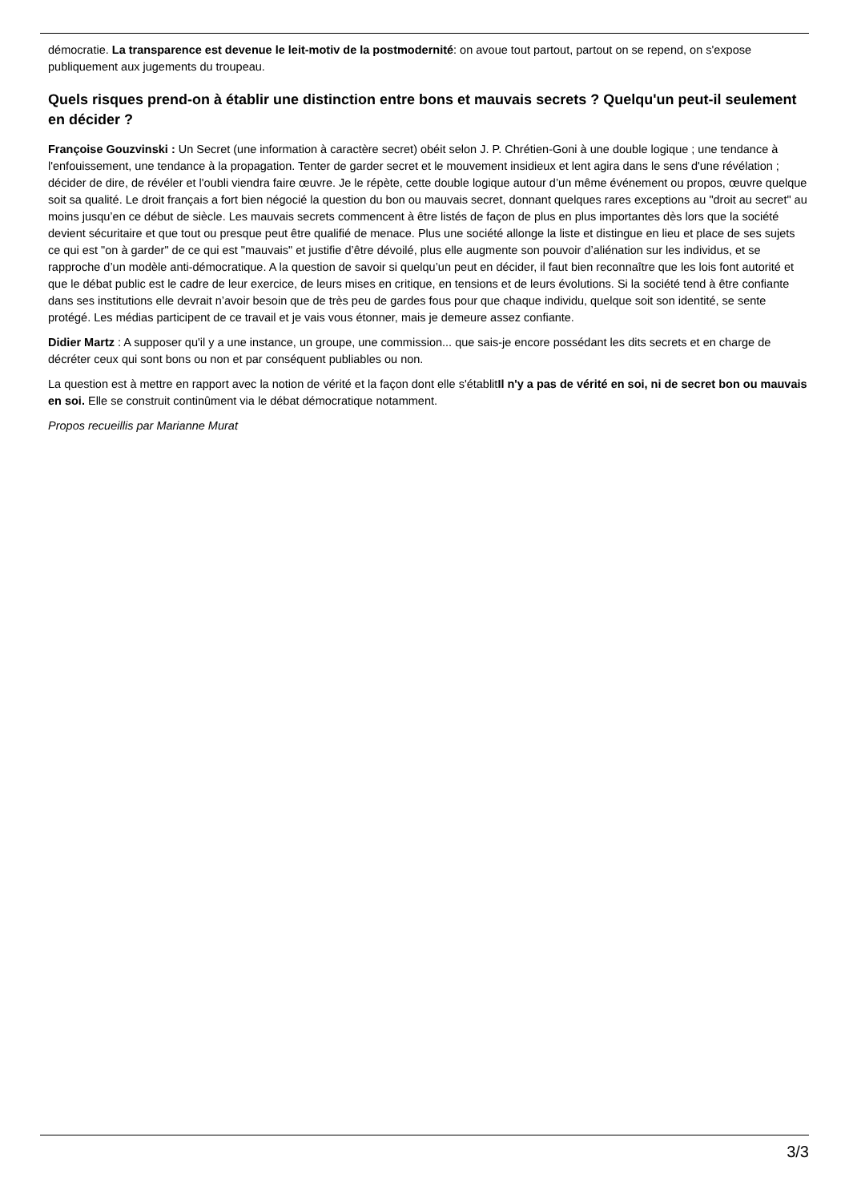démocratie. La transparence est devenue le leit-motiv de la postmodernité: on avoue tout partout, partout on se repend, on s'expose publiquement aux jugements du troupeau.
Quels risques prend-on à établir une distinction entre bons et mauvais secrets ? Quelqu'un peut-il seulement en décider ?
Françoise Gouzvinski : Un Secret (une information à caractère secret) obéit selon J. P. Chrétien-Goni à une double logique ; une tendance à l'enfouissement, une tendance à la propagation. Tenter de garder secret et le mouvement insidieux et lent agira dans le sens d'une révélation ; décider de dire, de révéler et l'oubli viendra faire œuvre. Je le répète, cette double logique autour d’un même événement ou propos, œuvre quelque soit sa qualité. Le droit français a fort bien négocié la question du bon ou mauvais secret, donnant quelques rares exceptions au "droit au secret" au moins jusqu’en ce début de siècle. Les mauvais secrets commencent à être listés de façon de plus en plus importantes dès lors que la société devient sécuritaire et que tout ou presque peut être qualifié de menace. Plus une société allonge la liste et distingue en lieu et place de ses sujets ce qui est "on à garder" de ce qui est "mauvais" et justifie d’être dévoilé, plus elle augmente son pouvoir d’aliénation sur les individus, et se rapproche d’un modèle anti-démocratique. A la question de savoir si quelqu’un peut en décider, il faut bien reconnaître que les lois font autorité et que le débat public est le cadre de leur exercice, de leurs mises en critique, en tensions et de leurs évolutions. Si la société tend à être confiante dans ses institutions elle devrait n’avoir besoin que de très peu de gardes fous pour que chaque individu, quelque soit son identité, se sente protégé. Les médias participent de ce travail et je vais vous étonner, mais je demeure assez confiante.
Didier Martz : A supposer qu'il y a une instance, un groupe, une commission... que sais-je encore possédant les dits secrets et en charge de décréter ceux qui sont bons ou non et par conséquent publiables ou non.
La question est à mettre en rapport avec la notion de vérité et la façon dont elle s'établitIl n'y a pas de vérité en soi, ni de secret bon ou mauvais en soi. Elle se construit continûment via le débat démocratique notamment.
Propos recueillis par Marianne Murat
3/3